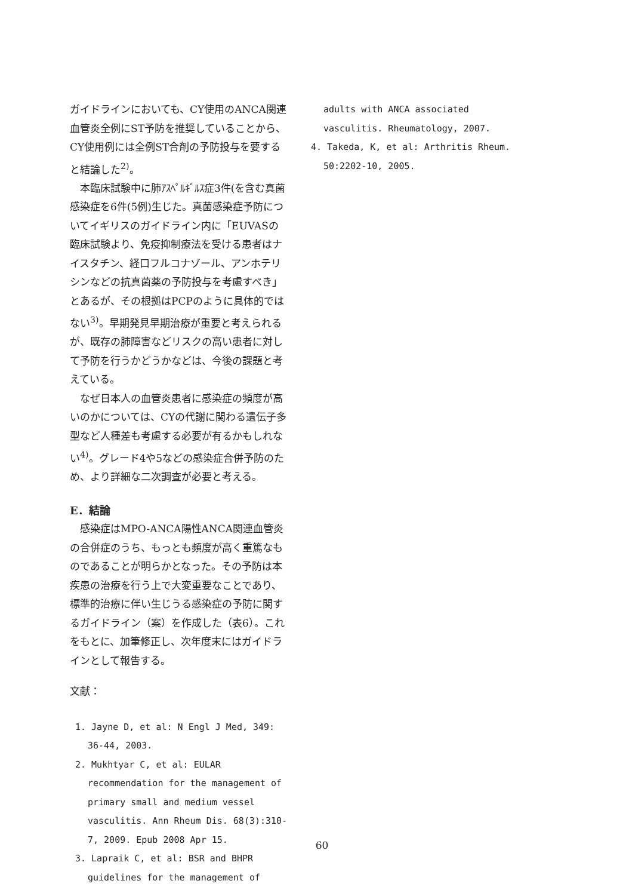ガイドラインにおいても、CY使用のANCA関連血管炎全例にST予防を推奨していることから、CY使用例には全例ST合剤の予防投与を要すると結論した<sup>2)</sup>。
本臨床試験中に肺ｱｽﾍﾟﾙｷﾞﾙｽ症3件(を含む真菌感染症を6件(5例)生じた。真菌感染症予防についてイギリスのガイドライン内に「EUVASの臨床試験より、免疫抑制療法を受ける患者はナイスタチン、経口フルコナゾール、アンホテリシンなどの抗真菌薬の予防投与を考慮すべき」とあるが、その根拠はPCPのように具体的ではない<sup>3)</sup>。早期発見早期治療が重要と考えられるが、既存の肺障害などリスクの高い患者に対して予防を行うかどうかなどは、今後の課題と考えている。
なぜ日本人の血管炎患者に感染症の頻度が高いのかについては、CYの代謝に関わる遺伝子多型など人種差も考慮する必要が有るかもしれない<sup>4)</sup>。グレード4や5などの感染症合併予防のため、より詳細な二次調査が必要と考える。
E．結論
感染症はMPO-ANCA陽性ANCA関連血管炎の合併症のうち、もっとも頻度が高く重篤なものであることが明らかとなった。その予防は本疾患の治療を行う上で大変重要なことであり、標準的治療に伴い生じうる感染症の予防に関するガイドライン（案）を作成した（表6）。これをもとに、加筆修正し、次年度末にはガイドラインとして報告する。
文献：
1. Jayne D, et al: N Engl J Med, 349: 36-44, 2003.
2. Mukhtyar C, et al: EULAR recommendation for the management of primary small and medium vessel vasculitis. Ann Rheum Dis. 68(3):310-7, 2009. Epub 2008 Apr 15.
3. Lapraik C, et al: BSR and BHPR guidelines for the management of
adults with ANCA associated vasculitis. Rheumatology, 2007.
4. Takeda, K, et al: Arthritis Rheum. 50:2202-10, 2005.
60